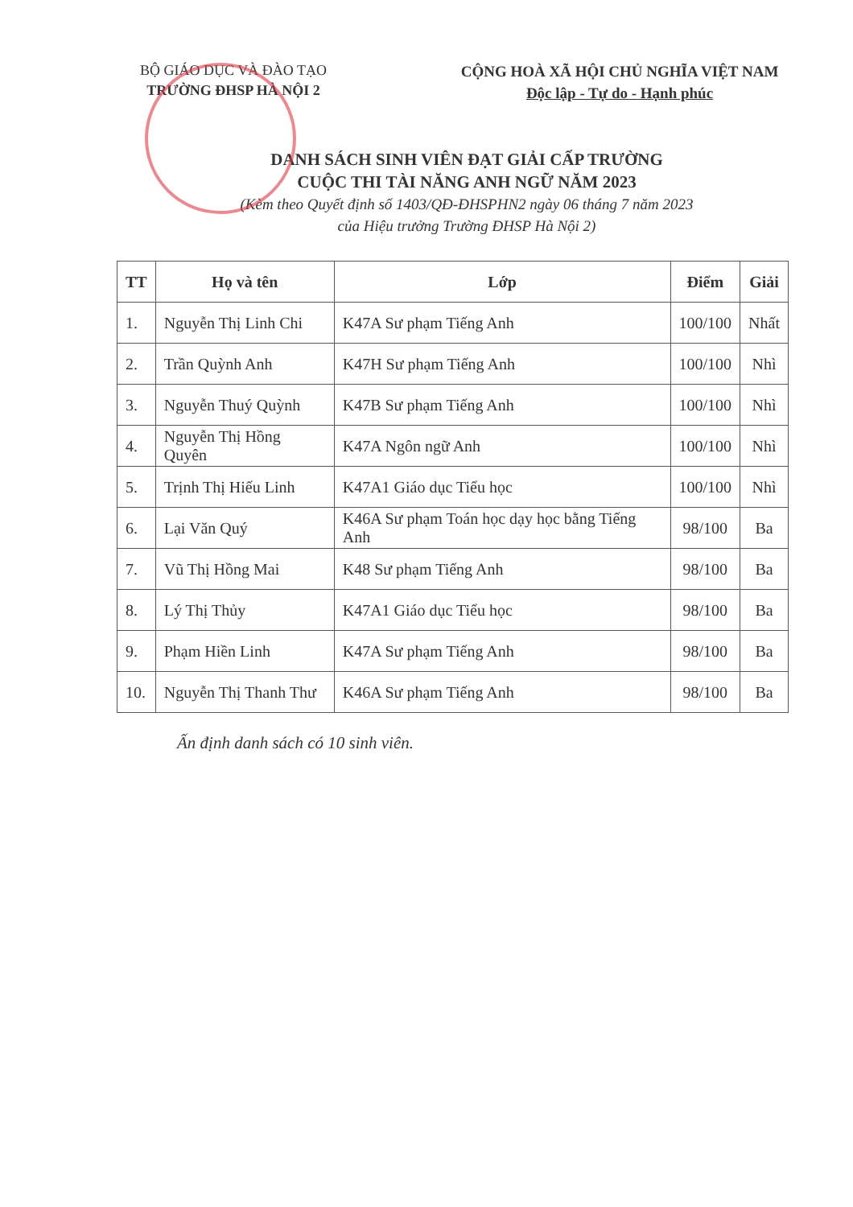BỘ GIÁO DỤC VÀ ĐÀO TẠO
TRƯỜNG ĐHSP HÀ NỘI 2
CỘNG HOÀ XÃ HỘI CHỦ NGHĨA VIỆT NAM
Độc lập - Tự do - Hạnh phúc
DANH SÁCH SINH VIÊN ĐẠT GIẢI CẤP TRƯỜNG
CUỘC THI TÀI NĂNG ANH NGỮ NĂM 2023
(Kèm theo Quyết định số 1403/QĐ-ĐHSPHN2 ngày 06 tháng 7 năm 2023
của Hiệu trưởng Trường ĐHSP Hà Nội 2)
| TT | Họ và tên | Lớp | Điểm | Giải |
| --- | --- | --- | --- | --- |
| 1. | Nguyễn Thị Linh Chi | K47A Sư phạm Tiếng Anh | 100/100 | Nhất |
| 2. | Trần Quỳnh Anh | K47H Sư phạm Tiếng Anh | 100/100 | Nhì |
| 3. | Nguyễn Thuý Quỳnh | K47B Sư phạm Tiếng Anh | 100/100 | Nhì |
| 4. | Nguyễn Thị Hồng Quyên | K47A Ngôn ngữ Anh | 100/100 | Nhì |
| 5. | Trịnh Thị Hiếu Linh | K47A1 Giáo dục Tiểu học | 100/100 | Nhì |
| 6. | Lại Văn Quý | K46A Sư phạm Toán học dạy học bằng Tiếng Anh | 98/100 | Ba |
| 7. | Vũ Thị Hồng Mai | K48 Sư phạm Tiếng Anh | 98/100 | Ba |
| 8. | Lý Thị Thủy | K47A1 Giáo dục Tiểu học | 98/100 | Ba |
| 9. | Phạm Hiền Linh | K47A Sư phạm Tiếng Anh | 98/100 | Ba |
| 10. | Nguyễn Thị Thanh Thư | K46A Sư phạm Tiếng Anh | 98/100 | Ba |
Ấn định danh sách có 10 sinh viên.